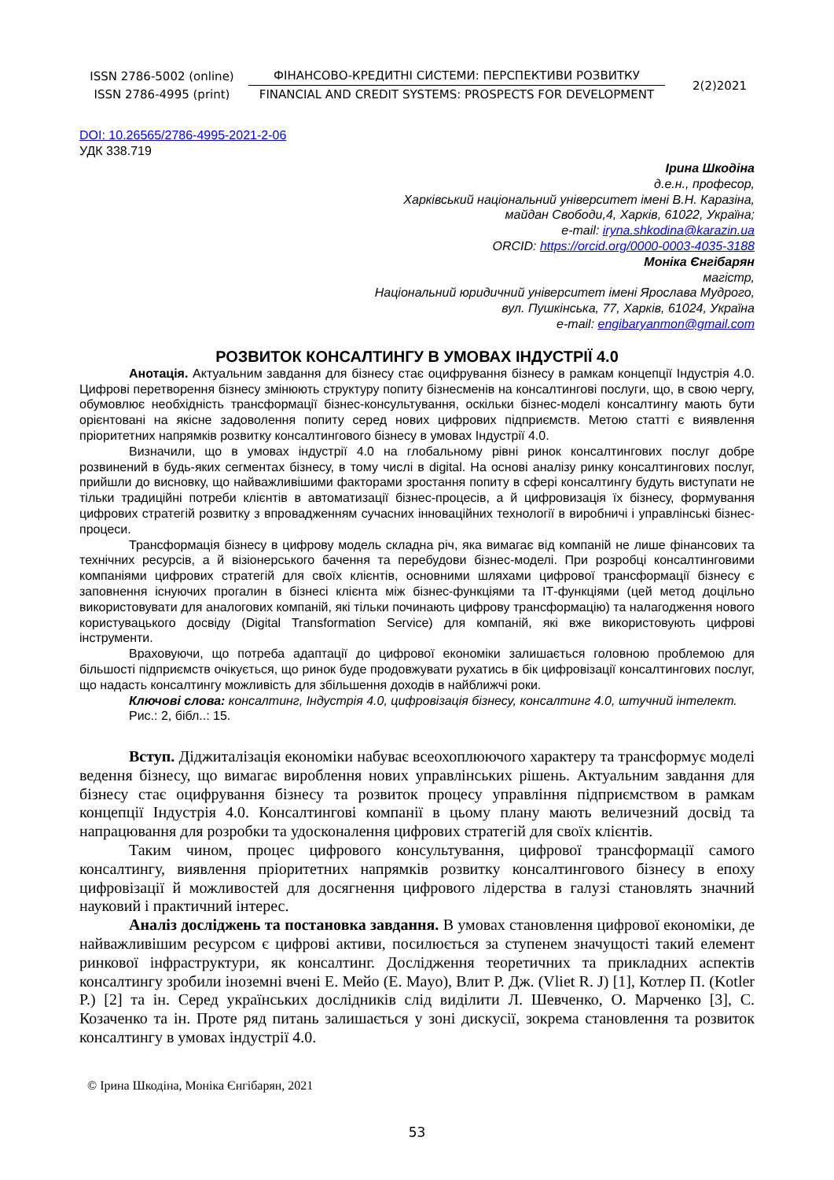ISSN 2786-5002 (online)
ISSN 2786-4995 (print)
ФІНАНСОВО-КРЕДИТНІ СИСТЕМИ: ПЕРСПЕКТИВИ РОЗВИТКУ
FINANCIAL AND CREDIT SYSTEMS: PROSPECTS FOR DEVELOPMENT
2(2)2021
DOI: 10.26565/2786-4995-2021-2-06
УДК 338.719
Ірина Шкодіна
д.е.н., професор,
Харківський національний університет імені В.Н. Каразіна,
майдан Свободи,4, Харків, 61022, Україна;
e-mail: iryna.shkodina@karazin.ua
ORCID: https://orcid.org/0000-0003-4035-3188
Моніка Єнгібарян
магістр,
Національний юридичний університет імені Ярослава Мудрого,
вул. Пушкінська, 77, Харків, 61024, Україна
e-mail: engibaryanmon@gmail.com
РОЗВИТОК КОНСАЛТИНГУ В УМОВАХ ІНДУСТРІЇ 4.0
Анотація. Актуальним завдання для бізнесу стає оцифрування бізнесу в рамкам концепції Індустрія 4.0. Цифрові перетворення бізнесу змінюють структуру попиту бізнесменів на консалтингові послуги, що, в свою чергу, обумовлює необхідність трансформації бізнес-консультування, оскільки бізнес-моделі консалтингу мають бути орієнтовані на якісне задоволення попиту серед нових цифрових підприємств. Метою статті є виявлення пріоритетних напрямків розвитку консалтингового бізнесу в умовах Індустрії 4.0.
Визначили, що в умовах індустрії 4.0 на глобальному рівні ринок консалтингових послуг добре розвинений в будь-яких сегментах бізнесу, в тому числі в digital. На основі аналізу ринку консалтингових послуг, прийшли до висновку, що найважливішими факторами зростання попиту в сфері консалтингу будуть виступати не тільки традиційні потреби клієнтів в автоматизації бізнес-процесів, а й цифровизація їх бізнесу, формування цифрових стратегій розвитку з впровадженням сучасних інноваційних технології в виробничі і управлінські бізнес-процеси.
Трансформація бізнесу в цифрову модель складна річ, яка вимагає від компаній не лише фінансових та технічних ресурсів, а й візіонерського бачення та перебудови бізнес-моделі. При розробці консалтинговими компаніями цифрових стратегій для своїх клієнтів, основними шляхами цифрової трансформації бізнесу є заповнення існуючих прогалин в бізнесі клієнта між бізнес-функціями та ІТ-функціями (цей метод доцільно використовувати для аналогових компаній, які тільки починають цифрову трансформацію) та налагодження нового користувацького досвіду (Digital Transformation Service) для компаній, які вже використовують цифрові інструменти.
Враховуючи, що потреба адаптації до цифрової економіки залишається головною проблемою для більшості підприємств очікується, що ринок буде продовжувати рухатись в бік цифровізації консалтингових послуг, що надасть консалтингу можливість для збільшення доходів в найближчі роки.
Ключові слова: консалтинг, Індустрія 4.0, цифровізація бізнесу, консалтинг 4.0, штучний інтелект.
Рис.: 2, бібл..: 15.
Вступ. Діджиталізація економіки набуває всеохоплюючого характеру та трансформує моделі ведення бізнесу, що вимагає вироблення нових управлінських рішень. Актуальним завдання для бізнесу стає оцифрування бізнесу та розвиток процесу управління підприємством в рамкам концепції Індустрія 4.0. Консалтингові компанії в цьому плану мають величезний досвід та напрацювання для розробки та удосконалення цифрових стратегій для своїх клієнтів.
Таким чином, процес цифрового консультування, цифрової трансформації самого консалтингу, виявлення пріоритетних напрямків розвитку консалтингового бізнесу в епоху цифровізації й можливостей для досягнення цифрового лідерства в галузі становлять значний науковий і практичний інтерес.
Аналіз досліджень та постановка завдання. В умовах становлення цифрової економіки, де найважливішим ресурсом є цифрові активи, посилюється за ступенем значущості такий елемент ринкової інфраструктури, як консалтинг. Дослідження теоретичних та прикладних аспектів консалтингу зробили іноземні вчені Е. Мейо (E. Mayo), Влит Р. Дж. (Vliet R. J) [1], Котлер П. (Kotler P.) [2] та ін. Серед українських дослідників слід виділити Л. Шевченко, О. Марченко [3], С. Козаченко та ін. Проте ряд питань залишається у зоні дискусії, зокрема становлення та розвиток консалтингу в умовах індустрії 4.0.
© Ірина Шкодіна, Моніка Єнгібарян, 2021
53